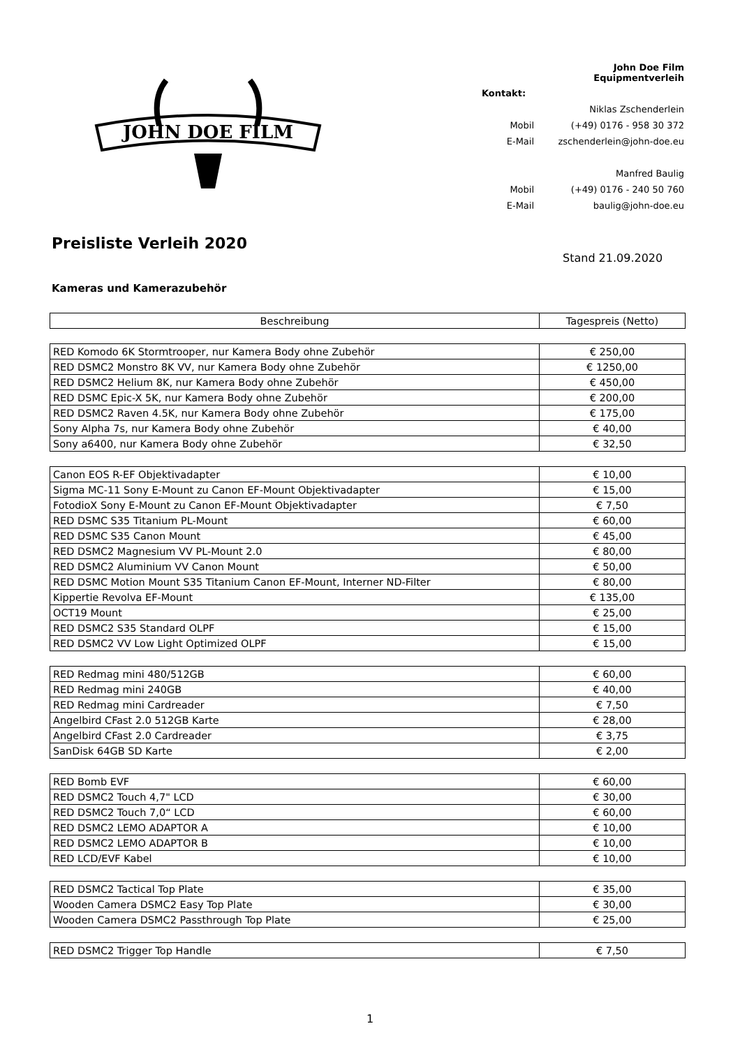JOHN DOE FILM
| | John Doe Film Equipmentverleih |
| Kontakt: | |
| | Niklas Zschenderlein |
| Mobil | (+49) 0176 - 958 30 372 |
| E-Mail | zschenderlein@john-doe.eu |
| | Manfred Baulig |
| Mobil | (+49) 0176 - 240 50 760 |
| E-Mail | baulig@john-doe.eu |
Preisliste Verleih 2020
Stand 21.09.2020
Kameras und Kamerazubehör
| Beschreibung | Tagespreis (Netto) |
| --- | --- |
| RED Komodo 6K Stormtrooper, nur Kamera Body ohne Zubehör | € 250,00 |
| RED DSMC2 Monstro 8K VV, nur Kamera Body ohne Zubehör | € 1250,00 |
| RED DSMC2 Helium 8K, nur Kamera Body ohne Zubehör | € 450,00 |
| RED DSMC Epic-X 5K, nur Kamera Body ohne Zubehör | € 200,00 |
| RED DSMC2 Raven 4.5K, nur Kamera Body ohne Zubehör | € 175,00 |
| Sony Alpha 7s, nur Kamera Body ohne Zubehör | € 40,00 |
| Sony a6400, nur Kamera Body ohne Zubehör | € 32,50 |
| Canon EOS R-EF Objektivadapter | € 10,00 |
| Sigma MC-11 Sony E-Mount zu Canon EF-Mount Objektivadapter | € 15,00 |
| FotodioX Sony E-Mount zu Canon EF-Mount Objektivadapter | € 7,50 |
| RED DSMC S35 Titanium PL-Mount | € 60,00 |
| RED DSMC S35 Canon Mount | € 45,00 |
| RED DSMC2 Magnesium VV PL-Mount 2.0 | € 80,00 |
| RED DSMC2 Aluminium VV Canon Mount | € 50,00 |
| RED DSMC Motion Mount S35 Titanium Canon EF-Mount, Interner ND-Filter | € 80,00 |
| Kippertie Revolva EF-Mount | € 135,00 |
| OCT19 Mount | € 25,00 |
| RED DSMC2 S35 Standard OLPF | € 15,00 |
| RED DSMC2 VV Low Light Optimized OLPF | € 15,00 |
| RED Redmag mini 480/512GB | € 60,00 |
| RED Redmag mini 240GB | € 40,00 |
| RED Redmag mini Cardreader | € 7,50 |
| Angelbird CFast 2.0 512GB Karte | € 28,00 |
| Angelbird CFast 2.0 Cardreader | € 3,75 |
| SanDisk 64GB SD Karte | € 2,00 |
| RED Bomb EVF | € 60,00 |
| RED DSMC2 Touch 4,7" LCD | € 30,00 |
| RED DSMC2 Touch 7,0“ LCD | € 60,00 |
| RED DSMC2 LEMO ADAPTOR A | € 10,00 |
| RED DSMC2 LEMO ADAPTOR B | € 10,00 |
| RED LCD/EVF Kabel | € 10,00 |
| RED DSMC2 Tactical Top Plate | € 35,00 |
| Wooden Camera DSMC2 Easy Top Plate | € 30,00 |
| Wooden Camera DSMC2 Passthrough Top Plate | € 25,00 |
| RED DSMC2 Trigger Top Handle | € 7,50 |
1